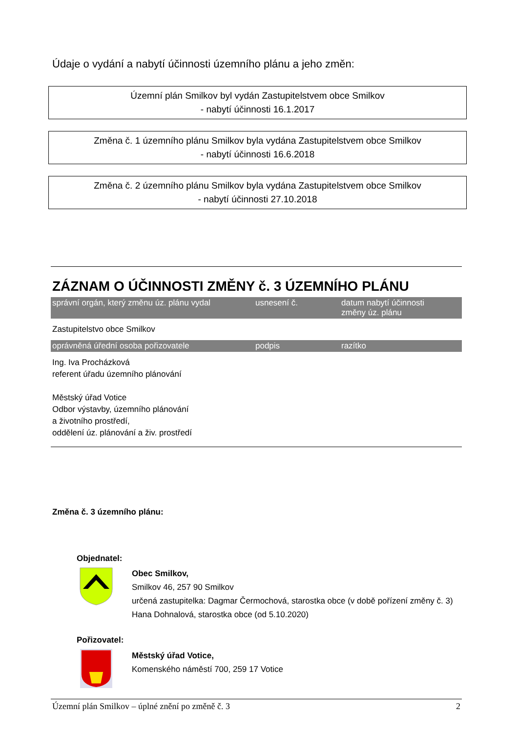Údaje o vydání a nabytí účinnosti územního plánu a jeho změn:
Územní plán Smilkov byl vydán Zastupitelstvem obce Smilkov
- nabytí účinnosti 16.1.2017
Změna č. 1 územního plánu Smilkov byla vydána Zastupitelstvem obce Smilkov
- nabytí účinnosti 16.6.2018
Změna č. 2 územního plánu Smilkov byla vydána Zastupitelstvem obce Smilkov
- nabytí účinnosti 27.10.2018
ZÁZNAM O ÚČINNOSTI ZMĚNY č. 3 ÚZEMNÍHO PLÁNU
| správní orgán, který změnu úz. plánu vydal | usnesení č. | datum nabytí účinnosti změny úz. plánu |
| --- | --- | --- |
| Zastupitelstvo obce Smilkov | | |
| oprávněná úřední osoba pořizovatele | podpis | razítko |
| Ing. Iva Procházková referent úřadu územního plánování Městský úřad Votice Odbor výstavby, územního plánování a životního prostředí, oddělení úz. plánování a živ. prostředí | | |
Změna č. 3 územního plánu:
Objednatel:
Obec Smilkov,
Smilkov 46, 257 90 Smilkov
určená zastupitelka: Dagmar Čermochová, starostka obce (v době pořízení změny č. 3)
Hana Dohnalová, starostka obce (od 5.10.2020)
Pořizovatel:
Městský úřad Votice,
Komenského náměstí 700, 259 17 Votice
Územní plán Smilkov – úplné znění po změně č. 3 2